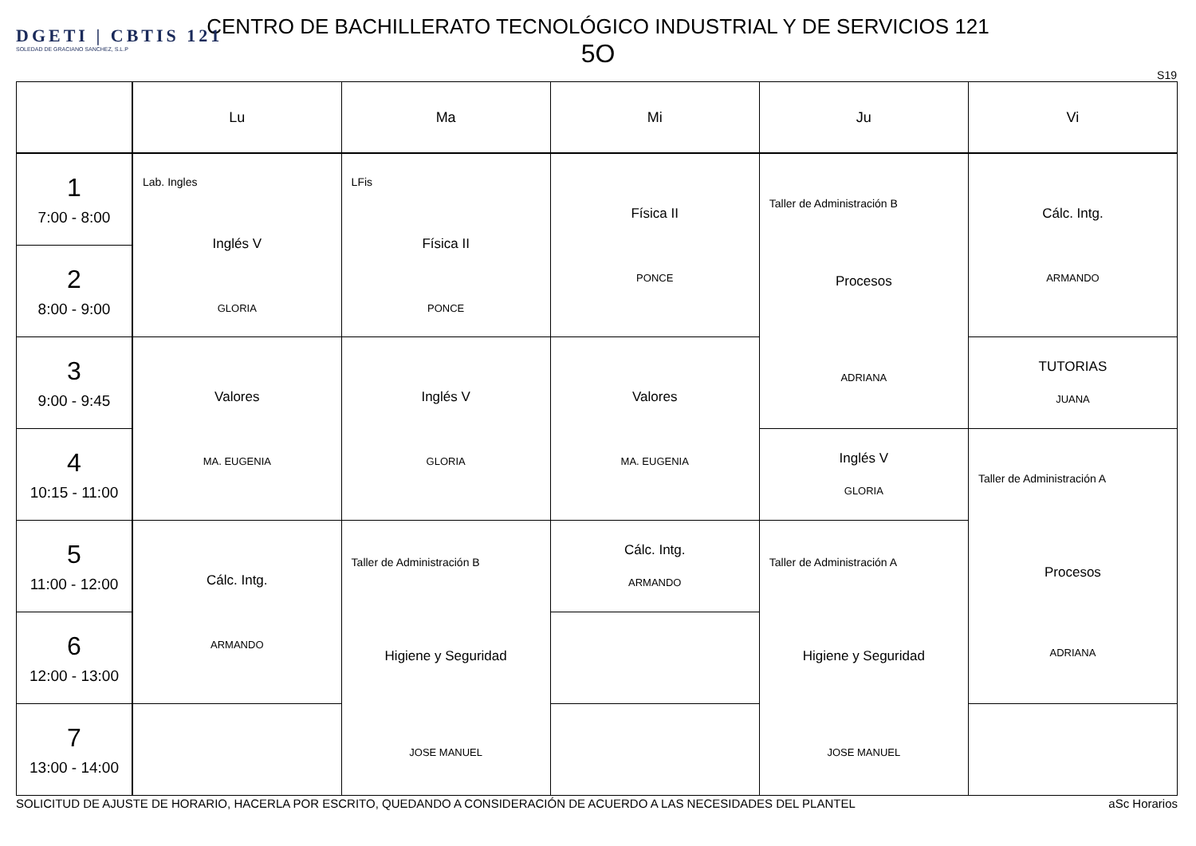DGETI | CBTIS 121
SOLEDAD DE GRACIANO SANCHEZ, S.L.P
CENTRO DE BACHILLERATO TECNOLÓGICO INDUSTRIAL Y DE SERVICIOS 121
5O
S19
| | Lu | Ma | Mi | Ju | Vi |
| --- | --- | --- | --- | --- | --- |
| 1 7:00 - 8:00 | Lab. Ingles Inglés V GLORIA | LFis Física II PONCE | Física II PONCE | Taller de Administración B Procesos ADRIANA | Cálc. Intg. ARMANDO |
| 2 8:00 - 9:00 | | | | | |
| 3 9:00 - 9:45 | Valores MA. EUGENIA | Inglés V GLORIA | Valores MA. EUGENIA | | TUTORIAS JUANA |
| 4 10:15 - 11:00 | | | | Inglés V GLORIA | Taller de Administración A Procesos ADRIANA |
| 5 11:00 - 12:00 | Cálc. Intg. ARMANDO | Taller de Administración B Higiene y Seguridad JOSE MANUEL | Cálc. Intg. ARMANDO | Taller de Administración A Higiene y Seguridad JOSE MANUEL | |
| 6 12:00 - 13:00 | | | | | |
| 7 13:00 - 14:00 | | | | | |
SOLICITUD DE AJUSTE DE HORARIO, HACERLA POR ESCRITO, QUEDANDO A CONSIDERACIÓN DE ACUERDO A LAS NECESIDADES DEL PLANTEL aSc Horarios